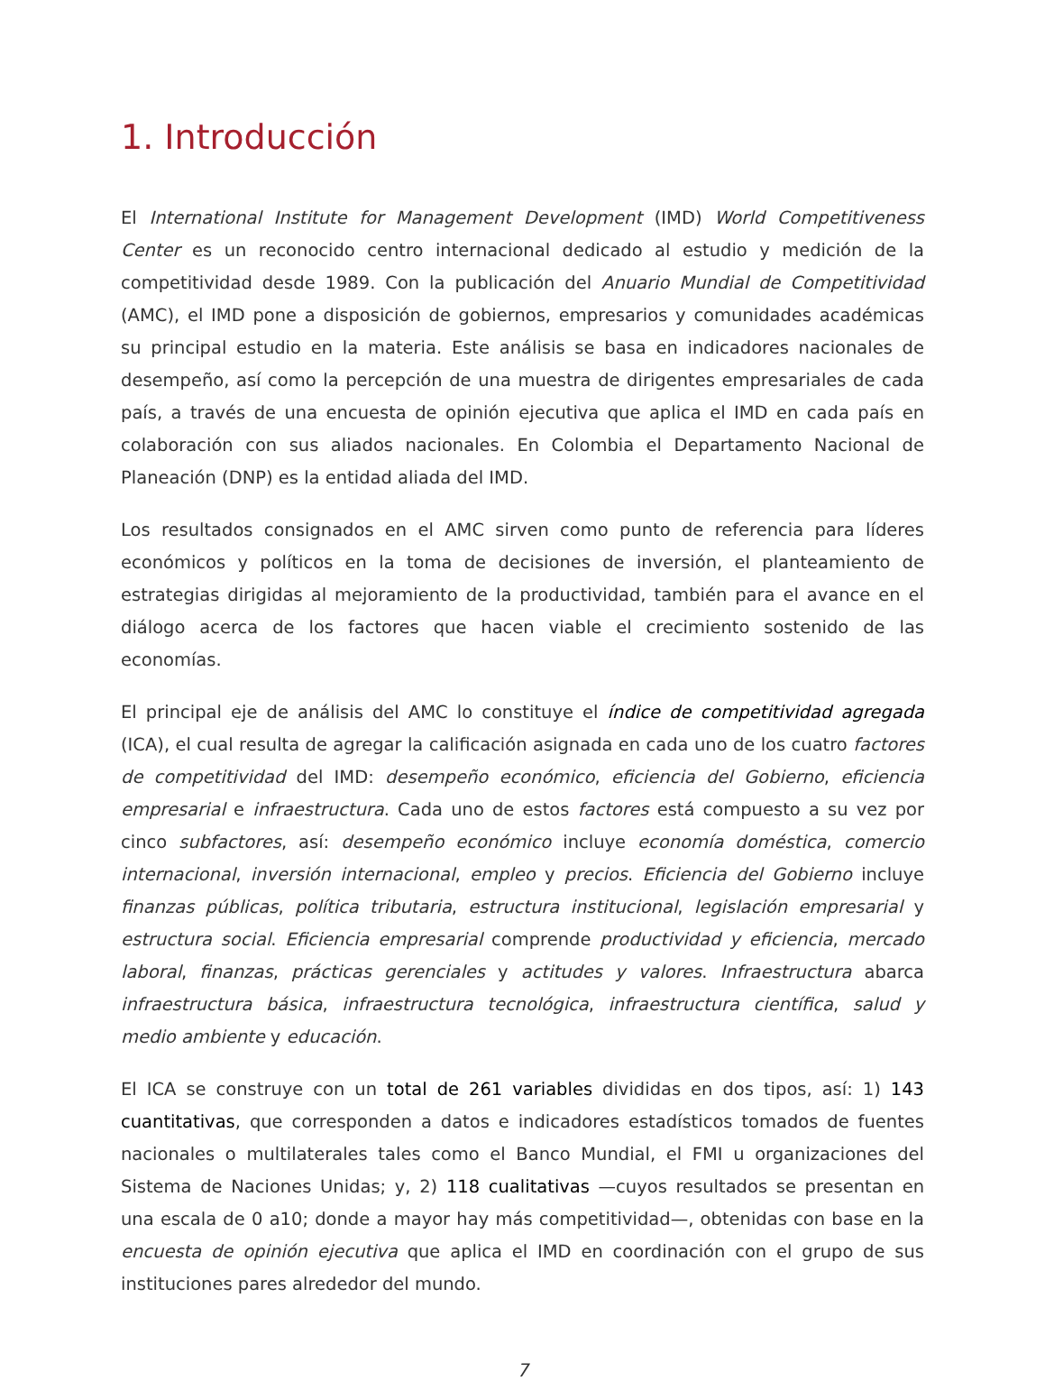1. Introducción
El International Institute for Management Development (IMD) World Competitiveness Center es un reconocido centro internacional dedicado al estudio y medición de la competitividad desde 1989. Con la publicación del Anuario Mundial de Competitividad (AMC), el IMD pone a disposición de gobiernos, empresarios y comunidades académicas su principal estudio en la materia. Este análisis se basa en indicadores nacionales de desempeño, así como la percepción de una muestra de dirigentes empresariales de cada país, a través de una encuesta de opinión ejecutiva que aplica el IMD en cada país en colaboración con sus aliados nacionales. En Colombia el Departamento Nacional de Planeación (DNP) es la entidad aliada del IMD.
Los resultados consignados en el AMC sirven como punto de referencia para líderes económicos y políticos en la toma de decisiones de inversión, el planteamiento de estrategias dirigidas al mejoramiento de la productividad, también para el avance en el diálogo acerca de los factores que hacen viable el crecimiento sostenido de las economías.
El principal eje de análisis del AMC lo constituye el índice de competitividad agregada (ICA), el cual resulta de agregar la calificación asignada en cada uno de los cuatro factores de competitividad del IMD: desempeño económico, eficiencia del Gobierno, eficiencia empresarial e infraestructura. Cada uno de estos factores está compuesto a su vez por cinco subfactores, así: desempeño económico incluye economía doméstica, comercio internacional, inversión internacional, empleo y precios. Eficiencia del Gobierno incluye finanzas públicas, política tributaria, estructura institucional, legislación empresarial y estructura social. Eficiencia empresarial comprende productividad y eficiencia, mercado laboral, finanzas, prácticas gerenciales y actitudes y valores. Infraestructura abarca infraestructura básica, infraestructura tecnológica, infraestructura científica, salud y medio ambiente y educación.
El ICA se construye con un total de 261 variables divididas en dos tipos, así: 1) 143 cuantitativas, que corresponden a datos e indicadores estadísticos tomados de fuentes nacionales o multilaterales tales como el Banco Mundial, el FMI u organizaciones del Sistema de Naciones Unidas; y, 2) 118 cualitativas —cuyos resultados se presentan en una escala de 0 a10; donde a mayor hay más competitividad—, obtenidas con base en la encuesta de opinión ejecutiva que aplica el IMD en coordinación con el grupo de sus instituciones pares alrededor del mundo.
7